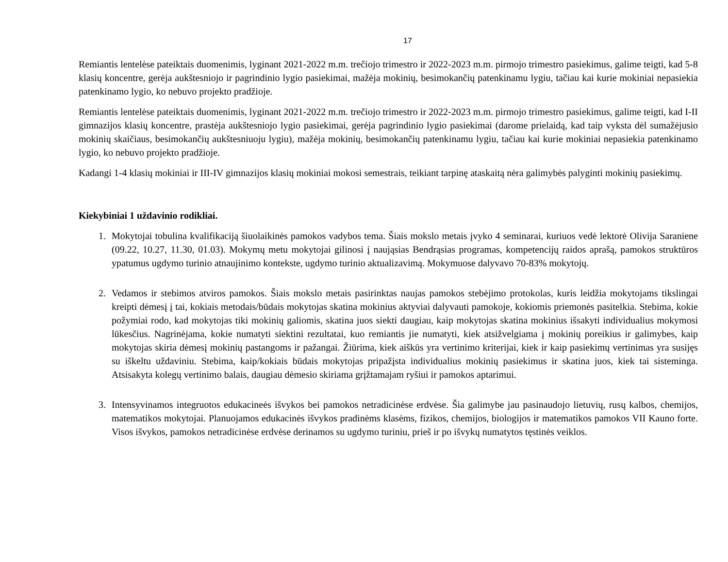17
Remiantis lentelėse pateiktais duomenimis, lyginant 2021-2022 m.m. trečiojo trimestro ir 2022-2023 m.m. pirmojo trimestro pasiekimus, galime teigti, kad 5-8 klasių koncentre, gerėja aukštesniojo ir pagrindinio lygio pasiekimai, mažėja mokinių, besimokančių patenkinamu lygiu, tačiau kai kurie mokiniai nepasiekia patenkinamo lygio, ko nebuvo projekto pradžioje.
Remiantis lentelėse pateiktais duomenimis, lyginant 2021-2022 m.m. trečiojo trimestro ir 2022-2023 m.m. pirmojo trimestro pasiekimus, galime teigti, kad I-II gimnazijos klasių koncentre, prastėja aukštesniojo lygio pasiekimai, gerėja pagrindinio lygio pasiekimai (darome prielaidą, kad taip vyksta dėl sumažėjusio mokinių skaičiaus, besimokančių aukštesniuoju lygiu), mažėja mokinių, besimokančių patenkinamu lygiu, tačiau kai kurie mokiniai nepasiekia patenkinamo lygio, ko nebuvo projekto pradžioje.
Kadangi 1-4 klasių mokiniai ir III-IV gimnazijos klasių mokiniai mokosi semestrais, teikiant tarpinę ataskaitą nėra galimybės palyginti mokinių pasiekimų.
Kiekybiniai 1 uždavinio rodikliai.
1. Mokytojai tobulina kvalifikaciją šiuolaikinės pamokos vadybos tema. Šiais mokslo metais įvyko 4 seminarai, kuriuos vedė lektorė Olivija Saraniene (09.22, 10.27, 11.30, 01.03). Mokymų metu mokytojai gilinosi į naująsias Bendrąsias programas, kompetencijų raidos aprašą, pamokos struktūros ypatumus ugdymo turinio atnaujinimo kontekste, ugdymo turinio aktualizavimą. Mokymuose dalyvavo 70-83% mokytojų.
2. Vedamos ir stebimos atviros pamokos. Šiais mokslo metais pasirinktas naujas pamokos stebėjimo protokolas, kuris leidžia mokytojams tikslingai kreipti dėmesį į tai, kokiais metodais/būdais mokytojas skatina mokinius aktyviai dalyvauti pamokoje, kokiomis priemonės pasitelkia. Stebima, kokie požymiai rodo, kad mokytojas tiki mokinių galiomis, skatina juos siekti daugiau, kaip mokytojas skatina mokinius išsakyti individualius mokymosi lūkesčius. Nagrinėjama, kokie numatyti siektini rezultatai, kuo remiantis jie numatyti, kiek atsižvelgiama į mokinių poreikius ir galimybes, kaip mokytojas skiria dėmesį mokinių pastangoms ir pažangai. Žiūrima, kiek aiškūs yra vertinimo kriterijai, kiek ir kaip pasiekimų vertinimas yra susijęs su iškeltu uždaviniu. Stebima, kaip/kokiais būdais mokytojas pripažįsta individualius mokinių pasiekimus ir skatina juos, kiek tai sisteminga. Atsisakyta kolegų vertinimo balais, daugiau dėmesio skiriama grįžtamajam ryšiui ir pamokos aptarimui.
3. Intensyvinamos integruotos edukacineės išvykos bei pamokos netradicinėse erdvėse. Šia galimybe jau pasinaudojo lietuvių, rusų kalbos, chemijos, matematikos mokytojai. Planuojamos edukacinės išvykos pradinėms klasėms, fizikos, chemijos, biologijos ir matematikos pamokos VII Kauno forte. Visos išvykos, pamokos netradicinėse erdvėse derinamos su ugdymo turiniu, prieš ir po išvykų numatytos tęstinės veiklos.